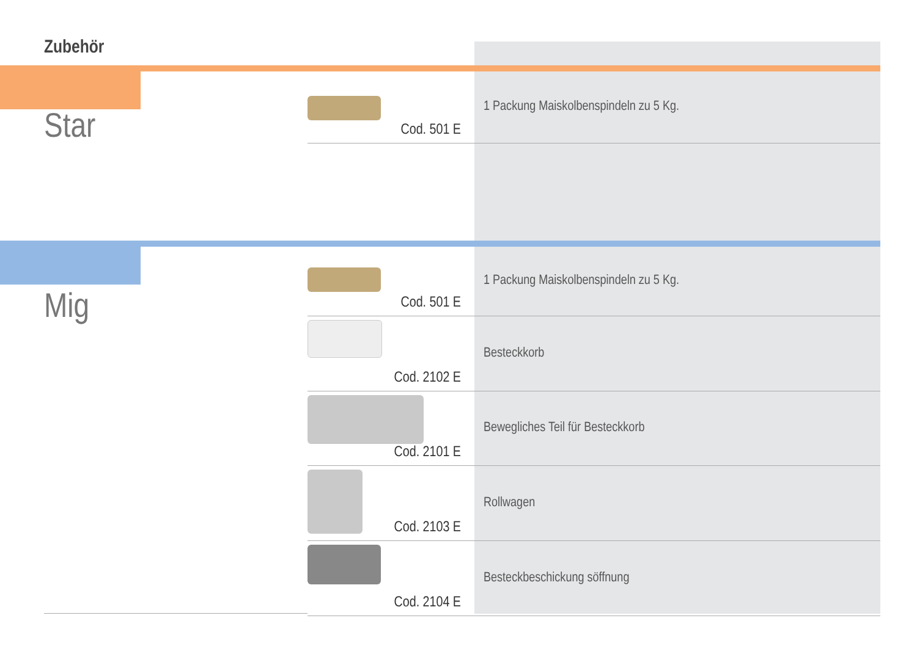Zubehör
Star
| Cod. 501 E | 1 Packung Maiskolbenspindeln zu 5 Kg. |
Mig
| Cod. 501 E | 1 Packung Maiskolbenspindeln zu 5 Kg. |
| Cod. 2102 E | Besteckkorb |
| Cod. 2101 E | Bewegliches Teil für Besteckkorb |
| Cod. 2103 E | Rollwagen |
| Cod. 2104 E | Besteckbeschickung söffnung |